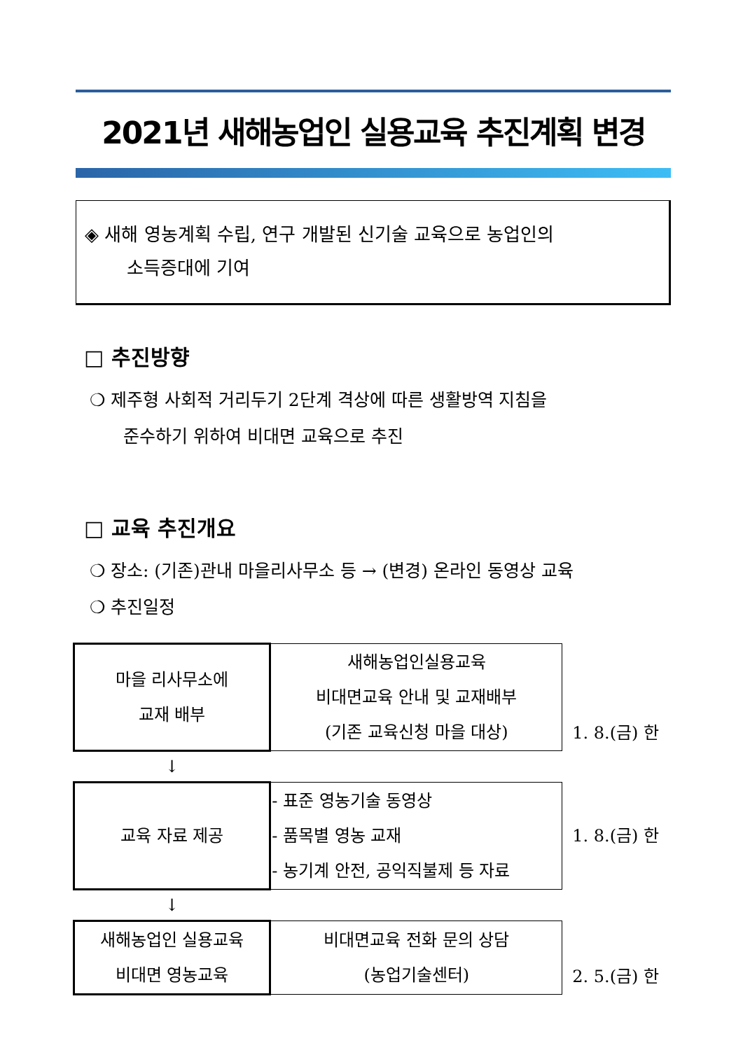2021년 새해농업인 실용교육 추진계획 변경
◈ 새해 영농계획 수립, 연구 개발된 신기술 교육으로 농업인의
소득증대에 기여
□ 추진방향
❍ 제주형 사회적 거리두기 2단계 격상에 따른 생활방역 지침을
준수하기 위하여 비대면 교육으로 추진
□ 교육 추진개요
❍ 장소: (기존)관내 마을리사무소 등 → (변경) 온라인 동영상 교육
❍ 추진일정
| 마을 리사무소에 교재 배부 | 새해농업인실용교육 비대면교육 안내 및 교재배부 (기존 교육신청 마을 대상) | 1. 8.(금) 한 |
| ↓ | | |
| 교육 자료 제공 | - 표준 영농기술 동영상 - 품목별 영농 교재 - 농기계 안전, 공익직불제 등 자료 | 1. 8.(금) 한 |
| ↓ | | |
| 새해농업인 실용교육 비대면 영농교육 | 비대면교육 전화 문의 상담 (농업기술센터) | 2. 5.(금) 한 |